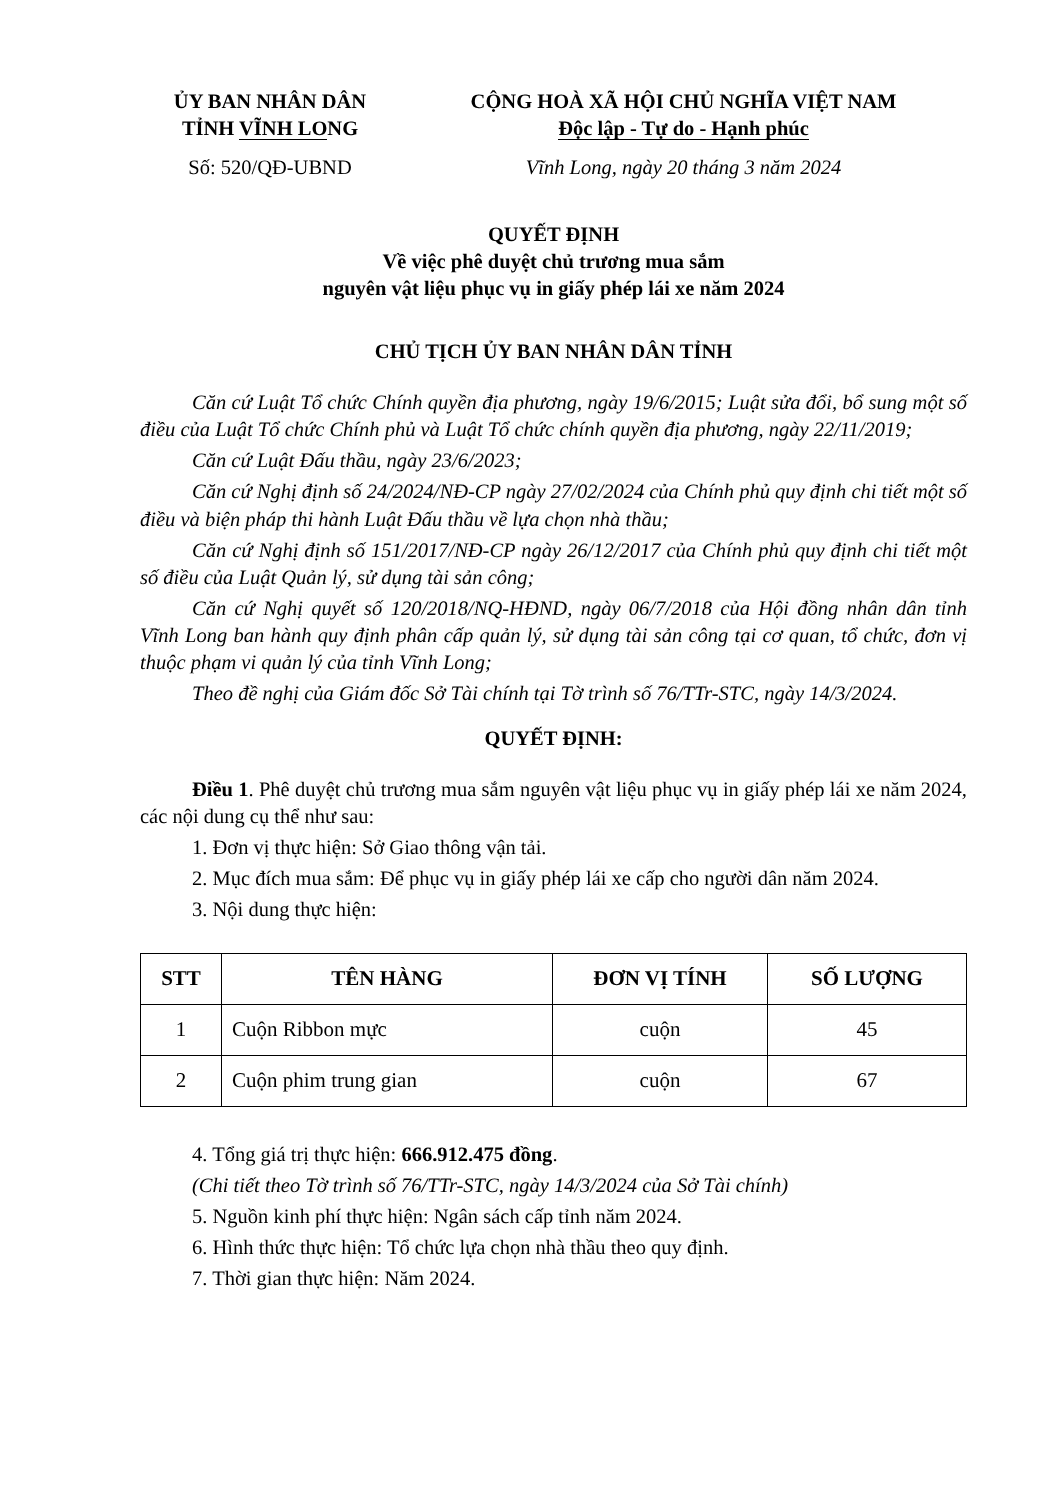ỦY BAN NHÂN DÂN
TỈNH VĨNH LONG
Số: 520/QĐ-UBND
CỘNG HOÀ XÃ HỘI CHỦ NGHĨA VIỆT NAM
Độc lập - Tự do - Hạnh phúc
Vĩnh Long, ngày 20 tháng 3 năm 2024
QUYẾT ĐỊNH
Về việc phê duyệt chủ trương mua sắm
nguyên vật liệu phục vụ in giấy phép lái xe năm 2024
CHỦ TỊCH ỦY BAN NHÂN DÂN TỈNH
Căn cứ Luật Tổ chức Chính quyền địa phương, ngày 19/6/2015; Luật sửa đổi, bổ sung một số điều của Luật Tổ chức Chính phủ và Luật Tổ chức chính quyền địa phương, ngày 22/11/2019;
Căn cứ Luật Đấu thầu, ngày 23/6/2023;
Căn cứ Nghị định số 24/2024/NĐ-CP ngày 27/02/2024 của Chính phủ quy định chi tiết một số điều và biện pháp thi hành Luật Đấu thầu về lựa chọn nhà thầu;
Căn cứ Nghị định số 151/2017/NĐ-CP ngày 26/12/2017 của Chính phủ quy định chi tiết một số điều của Luật Quản lý, sử dụng tài sản công;
Căn cứ Nghị quyết số 120/2018/NQ-HĐND, ngày 06/7/2018 của Hội đồng nhân dân tỉnh Vĩnh Long ban hành quy định phân cấp quản lý, sử dụng tài sản công tại cơ quan, tổ chức, đơn vị thuộc phạm vi quản lý của tỉnh Vĩnh Long;
Theo đề nghị của Giám đốc Sở Tài chính tại Tờ trình số 76/TTr-STC, ngày 14/3/2024.
QUYẾT ĐỊNH:
Điều 1. Phê duyệt chủ trương mua sắm nguyên vật liệu phục vụ in giấy phép lái xe năm 2024, các nội dung cụ thể như sau:
1. Đơn vị thực hiện: Sở Giao thông vận tải.
2. Mục đích mua sắm: Để phục vụ in giấy phép lái xe cấp cho người dân năm 2024.
3. Nội dung thực hiện:
| STT | TÊN HÀNG | ĐƠN VỊ TÍNH | SỐ LƯỢNG |
| --- | --- | --- | --- |
| 1 | Cuộn Ribbon mực | cuộn | 45 |
| 2 | Cuộn phim trung gian | cuộn | 67 |
4. Tổng giá trị thực hiện: 666.912.475 đồng.
(Chi tiết theo Tờ trình số 76/TTr-STC, ngày 14/3/2024 của Sở Tài chính)
5. Nguồn kinh phí thực hiện: Ngân sách cấp tỉnh năm 2024.
6. Hình thức thực hiện: Tổ chức lựa chọn nhà thầu theo quy định.
7. Thời gian thực hiện: Năm 2024.